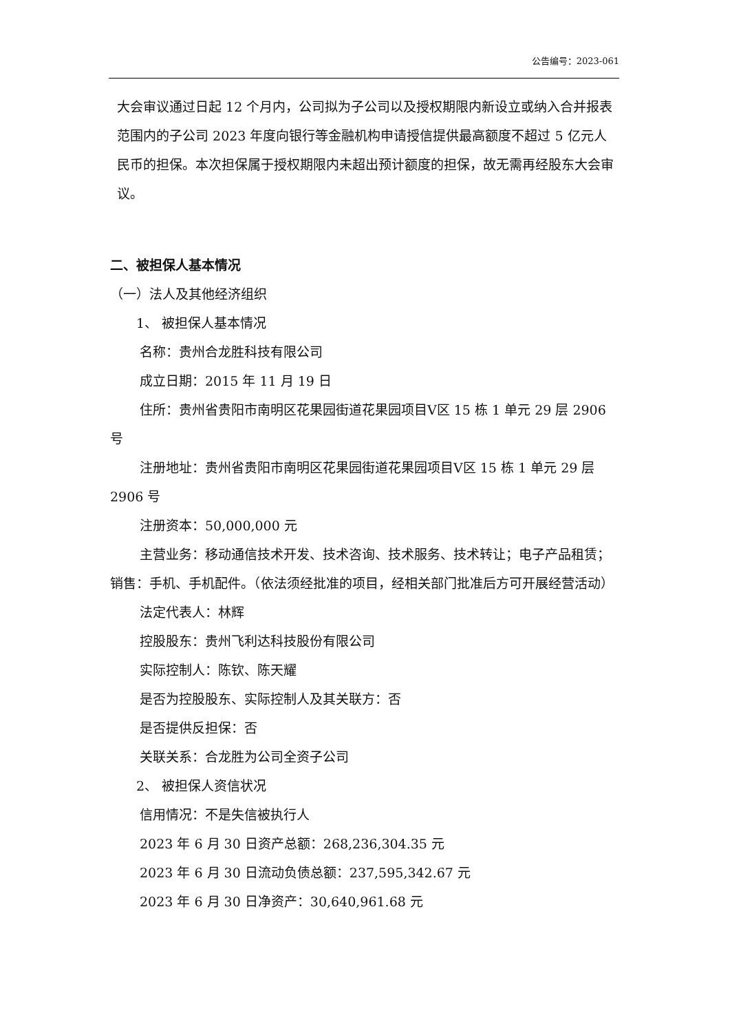公告编号：2023-061
大会审议通过日起 12 个月内，公司拟为子公司以及授权期限内新设立或纳入合并报表范围内的子公司 2023 年度向银行等金融机构申请授信提供最高额度不超过 5 亿元人民币的担保。本次担保属于授权期限内未超出预计额度的担保，故无需再经股东大会审议。
二、被担保人基本情况
（一）法人及其他经济组织
1、 被担保人基本情况
名称：贵州合龙胜科技有限公司
成立日期：2015 年 11 月 19 日
住所：贵州省贵阳市南明区花果园街道花果园项目Ⅴ区 15 栋 1 单元 29 层 2906 号
注册地址：贵州省贵阳市南明区花果园街道花果园项目Ⅴ区 15 栋 1 单元 29 层 2906 号
注册资本：50,000,000 元
主营业务：移动通信技术开发、技术咨询、技术服务、技术转让；电子产品租赁；销售：手机、手机配件。（依法须经批准的项目，经相关部门批准后方可开展经营活动）
法定代表人：林辉
控股股东：贵州飞利达科技股份有限公司
实际控制人：陈钦、陈天耀
是否为控股股东、实际控制人及其关联方：否
是否提供反担保：否
关联关系：合龙胜为公司全资子公司
2、 被担保人资信状况
信用情况：不是失信被执行人
2023 年 6 月 30 日资产总额：268,236,304.35 元
2023 年 6 月 30 日流动负债总额：237,595,342.67 元
2023 年 6 月 30 日净资产：30,640,961.68 元